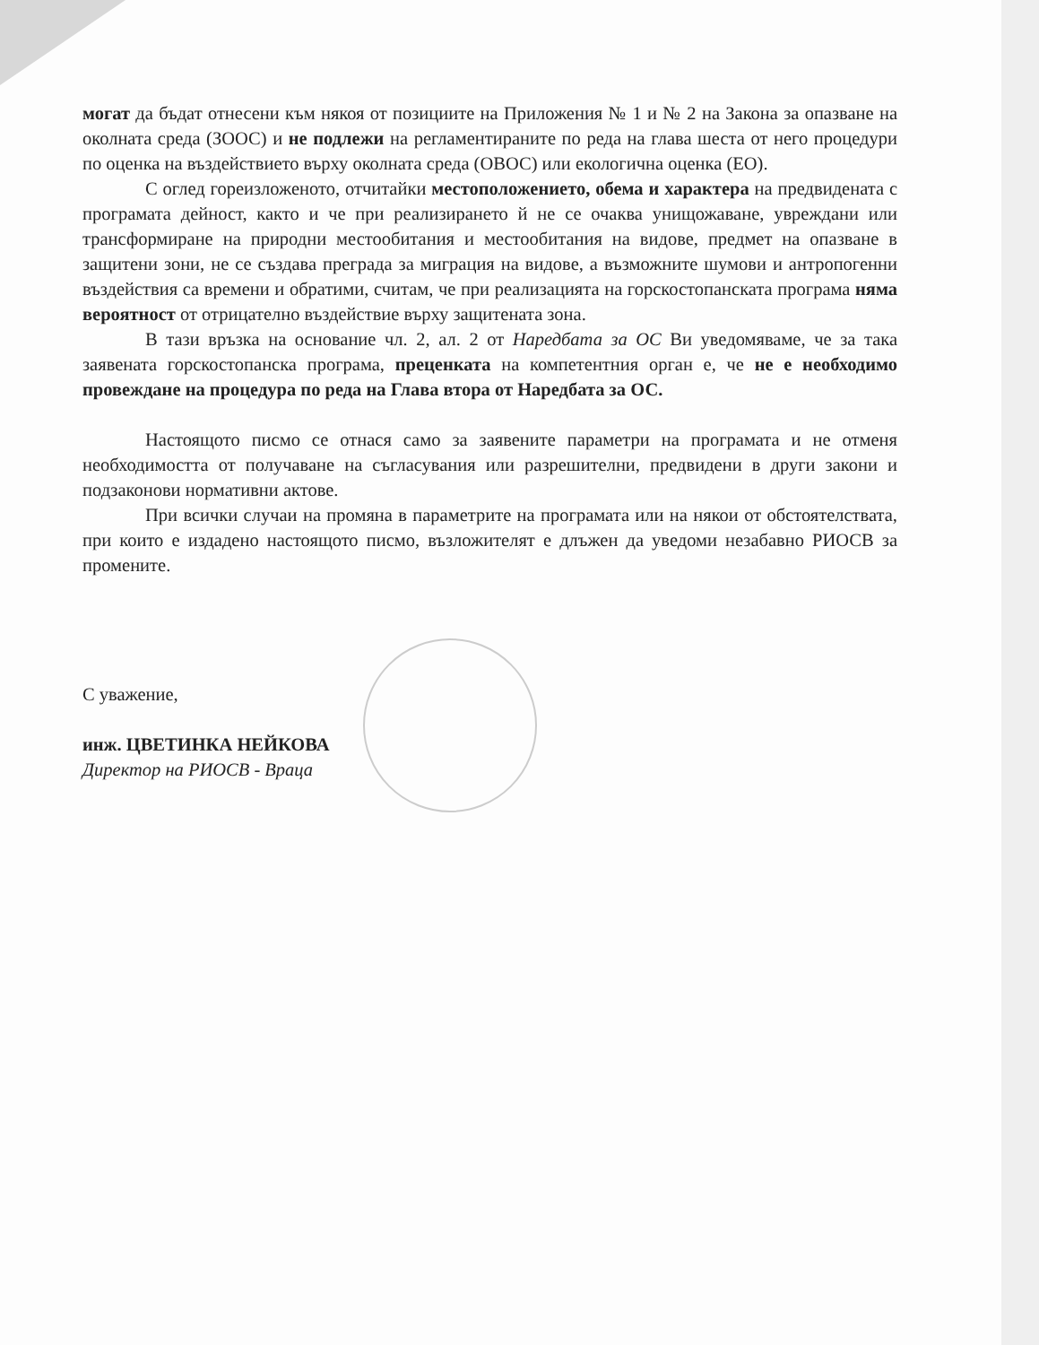могат да бъдат отнесени към някоя от позициите на Приложения № 1 и № 2 на Закона за опазване на околната среда (ЗООС) и не подлежи на регламентираните по реда на глава шеста от него процедури по оценка на въздействието върху околната среда (ОВОС) или екологична оценка (ЕО).
С оглед гореизложеното, отчитайки местоположението, обема и характера на предвидената с програмата дейност, както и че при реализирането й не се очаква унищожаване, увреждани или трансформиране на природни местообитания и местообитания на видове, предмет на опазване в защитени зони, не се създава преграда за миграция на видове, а възможните шумови и антропогенни въздействия са времени и обратими, считам, че при реализацията на горскостопанската програма няма вероятност от отрицателно въздействие върху защитената зона.
В тази връзка на основание чл. 2, ал. 2 от Наредбата за ОС Ви уведомяваме, че за така заявената горскостопанска програма, преценката на компетентния орган е, че не е необходимо провеждане на процедура по реда на Глава втора от Наредбата за ОС.
Настоящото писмо се отнася само за заявените параметри на програмата и не отменя необходимостта от получаване на съгласувания или разрешителни, предвидени в други закони и подзаконови нормативни актове.
При всички случаи на промяна в параметрите на програмата или на някои от обстоятелствата, при които е издадено настоящото писмо, възложителят е длъжен да уведоми незабавно РИОСВ за промените.
С уважение,
инж. ЦВЕТИНКА НЕЙКОВА
Директор на РИОСВ - Враца